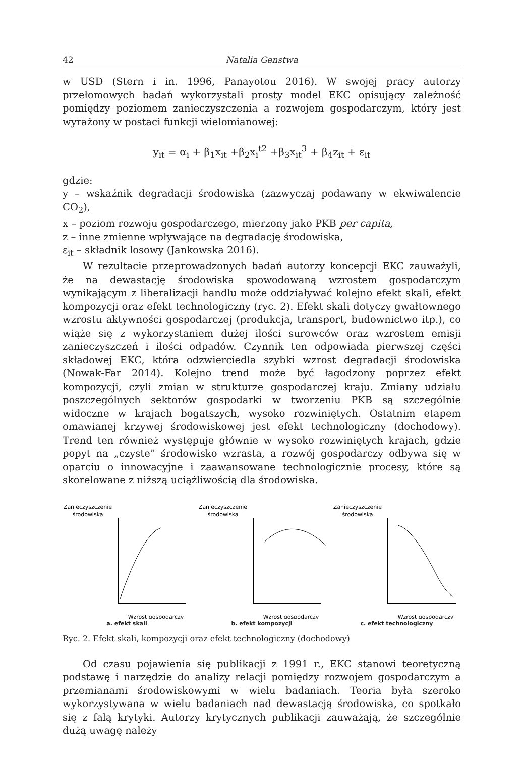42 Natalia Genstwa
w USD (Stern i in. 1996, Panayotou 2016). W swojej pracy autorzy przełomowych badań wykorzystali prosty model EKC opisujący zależność pomiędzy poziomem zanieczyszczenia a rozwojem gospodarczym, który jest wyrażony w postaci funkcji wielomianowej:
y<sub>it</sub> = α<sub>i</sub> + β<sub>1</sub>x<sub>it</sub> +β<sub>2</sub>x<sub>i</sub><sup>t2</sup> +β<sub>3</sub>x<sub>it</sub><sup>3</sup> + β<sub>4</sub>z<sub>it</sub> + ε<sub>it</sub>
gdzie:
y – wskaźnik degradacji środowiska (zazwyczaj podawany w ekwiwalencie CO<sub>2</sub>),
x – poziom rozwoju gospodarczego, mierzony jako PKB per capita,
z – inne zmienne wpływające na degradację środowiska,
ε<sub>it</sub> – składnik losowy (Jankowska 2016).
W rezultacie przeprowadzonych badań autorzy koncepcji EKC zauważyli, że na dewastację środowiska spowodowaną wzrostem gospodarczym wynikającym z liberalizacji handlu może oddziaływać kolejno efekt skali, efekt kompozycji oraz efekt technologiczny (ryc. 2). Efekt skali dotyczy gwałtownego wzrostu aktywności gospodarczej (produkcja, transport, budownictwo itp.), co wiąże się z wykorzystaniem dużej ilości surowców oraz wzrostem emisji zanieczyszczeń i ilości odpadów. Czynnik ten odpowiada pierwszej części składowej EKC, która odzwierciedla szybki wzrost degradacji środowiska (Nowak-Far 2014). Kolejno trend może być łagodzony poprzez efekt kompozycji, czyli zmian w strukturze gospodarczej kraju. Zmiany udziału poszczególnych sektorów gospodarki w tworzeniu PKB są szczególnie widoczne w krajach bogatszych, wysoko rozwiniętych. Ostatnim etapem omawianej krzywej środowiskowej jest efekt technologiczny (dochodowy). Trend ten również występuje głównie w wysoko rozwiniętych krajach, gdzie popyt na „czyste” środowisko wzrasta, a rozwój gospodarczy odbywa się w oparciu o innowacyjne i zaawansowane technologicznie procesy, które są skorelowane z niższą uciążliwością dla środowiska.
Zanieczyszczenie
środowiska
Wzrost gospodarczy
a. efekt skali
Zanieczyszczenie
środowiska
Wzrost gospodarczy
b. efekt kompozycji
Zanieczyszczenie
środowiska
Wzrost gospodarczy
c. efekt technologiczny
Ryc. 2. Efekt skali, kompozycji oraz efekt technologiczny (dochodowy)
Od czasu pojawienia się publikacji z 1991 r., EKC stanowi teoretyczną podstawę i narzędzie do analizy relacji pomiędzy rozwojem gospodarczym a przemianami środowiskowymi w wielu badaniach. Teoria była szeroko wykorzystywana w wielu badaniach nad dewastacją środowiska, co spotkało się z falą krytyki. Autorzy krytycznych publikacji zauważają, że szczególnie dużą uwagę należy